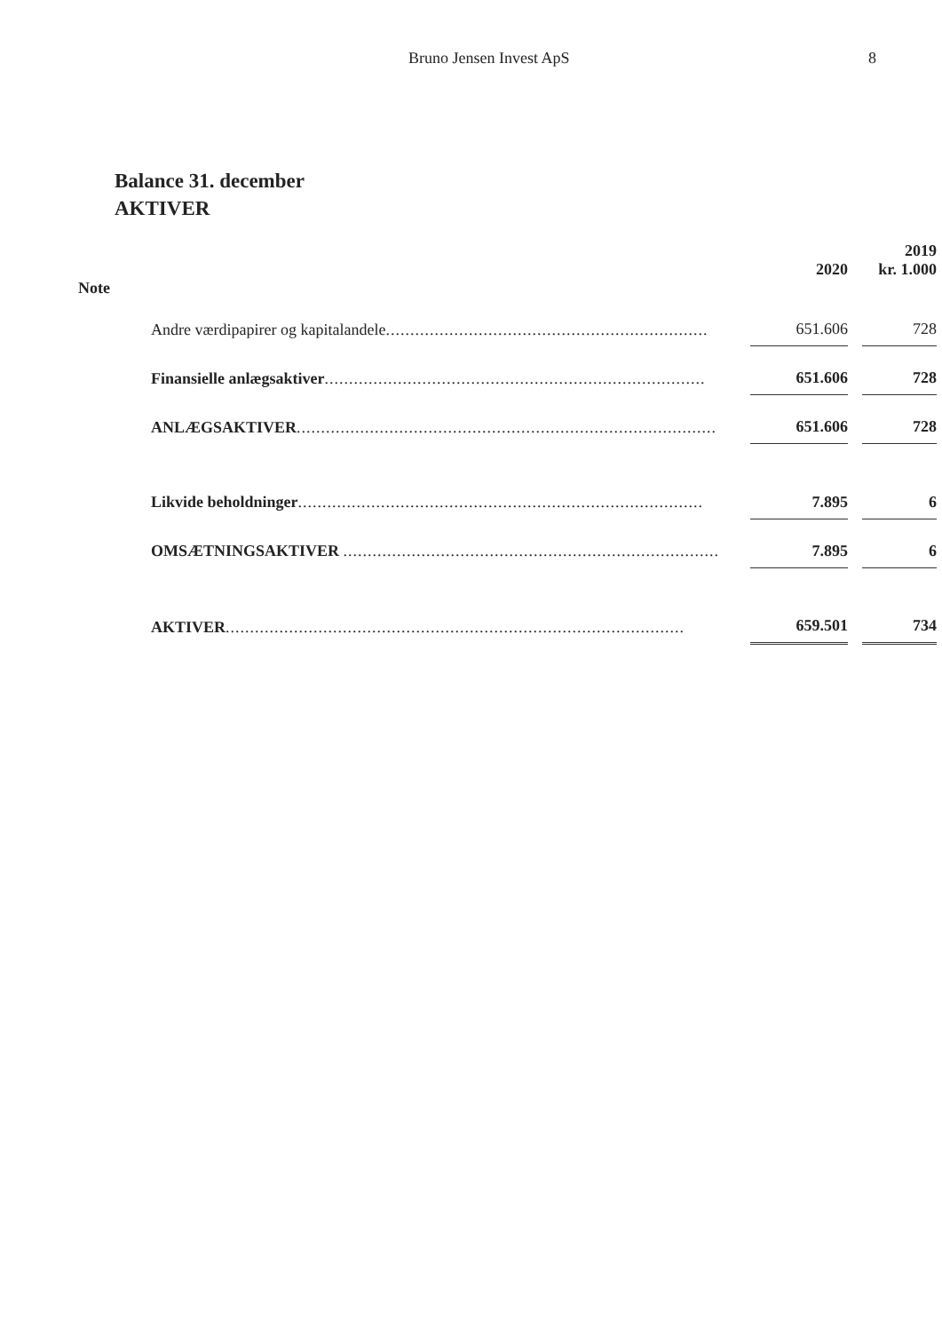Bruno Jensen Invest ApS 8
Balance 31. december
AKTIVER
| | | | | 2019 |
| --- | --- | --- | --- | --- |
| | | 2020 | | kr. 1.000 |
| Note | | | | |
| | Andre værdipapirer og kapitalandele .................................................................. | 651.606 | | 728 |
| | Finansielle anlægsaktiver .............................................................................. | 651.606 | | 728 |
| | ANLÆGSAKTIVER ...................................................................................... | 651.606 | | 728 |
| | Likvide beholdninger ................................................................................... | 7.895 | | 6 |
| | OMSÆTNINGSAKTIVER ............................................................................. | 7.895 | | 6 |
| | AKTIVER .............................................................................................. | 659.501 | | 734 |